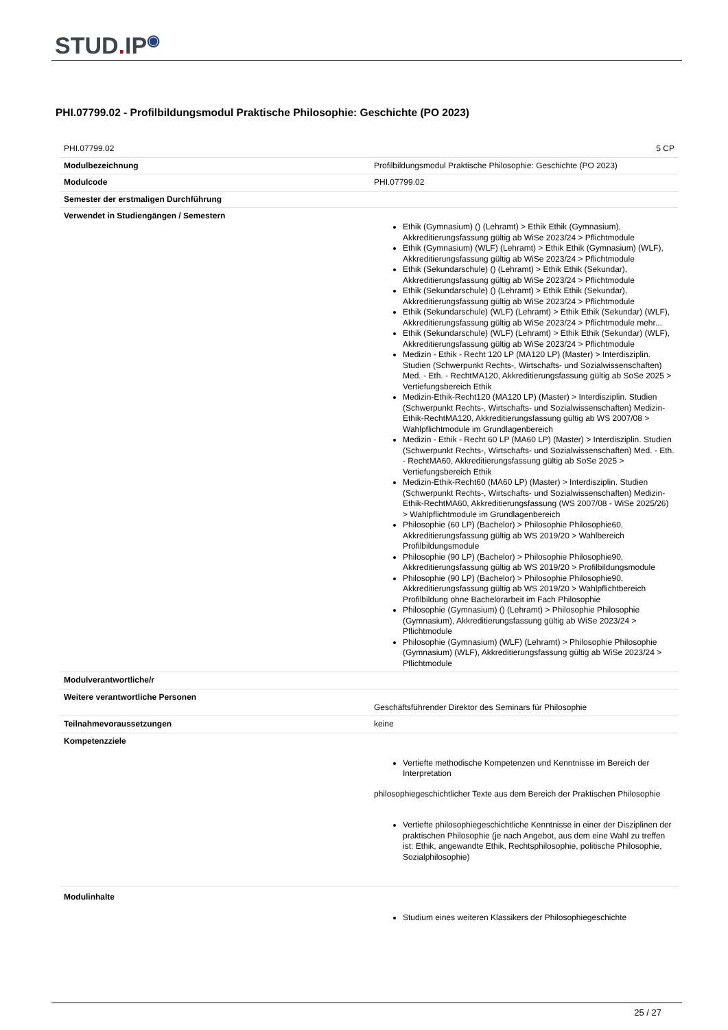STUD. IP<sup>◉</sup>
PHI.07799.02 - Profilbildungsmodul Praktische Philosophie: Geschichte (PO 2023)
| PHI.07799.02 | 5 CP |
| Modulbezeichnung | Profilbildungsmodul Praktische Philosophie: Geschichte (PO 2023) |
| Modulcode | PHI.07799.02 |
| Semester der erstmaligen Durchführung | |
| Verwendet in Studiengängen / Semestern | Ethik (Gymnasium) () (Lehramt) > Ethik Ethik (Gymnasium), Akkreditierungsfassung gültig ab WiSe 2023/24 > Pflichtmodule Ethik (Gymnasium) (WLF) (Lehramt) > Ethik Ethik (Gymnasium) (WLF), Akkreditierungsfassung gültig ab WiSe 2023/24 > Pflichtmodule Ethik (Sekundarschule) () (Lehramt) > Ethik Ethik (Sekundar), Akkreditierungsfassung gültig ab WiSe 2023/24 > Pflichtmodule Ethik (Sekundarschule) () (Lehramt) > Ethik Ethik (Sekundar), Akkreditierungsfassung gültig ab WiSe 2023/24 > Pflichtmodule Ethik (Sekundarschule) (WLF) (Lehramt) > Ethik Ethik (Sekundar) (WLF), Akkreditierungsfassung gültig ab WiSe 2023/24 > Pflichtmodule mehr... Ethik (Sekundarschule) (WLF) (Lehramt) > Ethik Ethik (Sekundar) (WLF), Akkreditierungsfassung gültig ab WiSe 2023/24 > Pflichtmodule Medizin - Ethik - Recht 120 LP (MA120 LP) (Master) > Interdisziplin. Studien (Schwerpunkt Rechts-, Wirtschafts- und Sozialwissenschaften) Med. - Eth. - RechtMA120, Akkreditierungsfassung gültig ab SoSe 2025 > Vertiefungsbereich Ethik Medizin-Ethik-Recht120 (MA120 LP) (Master) > Interdisziplin. Studien (Schwerpunkt Rechts-, Wirtschafts- und Sozialwissenschaften) Medizin-Ethik-RechtMA120, Akkreditierungsfassung gültig ab WS 2007/08 > Wahlpflichtmodule im Grundlagenbereich Medizin - Ethik - Recht 60 LP (MA60 LP) (Master) > Interdisziplin. Studien (Schwerpunkt Rechts-, Wirtschafts- und Sozialwissenschaften) Med. - Eth. - RechtMA60, Akkreditierungsfassung gültig ab SoSe 2025 > Vertiefungsbereich Ethik Medizin-Ethik-Recht60 (MA60 LP) (Master) > Interdisziplin. Studien (Schwerpunkt Rechts-, Wirtschafts- und Sozialwissenschaften) Medizin-Ethik-RechtMA60, Akkreditierungsfassung (WS 2007/08 - WiSe 2025/26) > Wahlpflichtmodule im Grundlagenbereich Philosophie (60 LP) (Bachelor) > Philosophie Philosophie60, Akkreditierungsfassung gültig ab WS 2019/20 > Wahlbereich Profilbildungsmodule Philosophie (90 LP) (Bachelor) > Philosophie Philosophie90, Akkreditierungsfassung gültig ab WS 2019/20 > Profilbildungsmodule Philosophie (90 LP) (Bachelor) > Philosophie Philosophie90, Akkreditierungsfassung gültig ab WS 2019/20 > Wahlpflichtbereich Profilbildung ohne Bachelorarbeit im Fach Philosophie Philosophie (Gymnasium) () (Lehramt) > Philosophie Philosophie (Gymnasium), Akkreditierungsfassung gültig ab WiSe 2023/24 > Pflichtmodule Philosophie (Gymnasium) (WLF) (Lehramt) > Philosophie Philosophie (Gymnasium) (WLF), Akkreditierungsfassung gültig ab WiSe 2023/24 > Pflichtmodule |
| Modulverantwortliche/r | |
| Weitere verantwortliche Personen | Geschäftsführender Direktor des Seminars für Philosophie |
| Teilnahmevoraussetzungen | keine |
| Kompetenzziele | Vertiefte methodische Kompetenzen und Kenntnisse im Bereich der Interpretation philosophiegeschichtlicher Texte aus dem Bereich der Praktischen Philosophie Vertiefte philosophiegeschichtliche Kenntnisse in einer der Disziplinen der praktischen Philosophie (je nach Angebot, aus dem eine Wahl zu treffen ist: Ethik, angewandte Ethik, Rechtsphilosophie, politische Philosophie, Sozialphilosophie) |
| Modulinhalte | Studium eines weiteren Klassikers der Philosophiegeschichte |
25 / 27